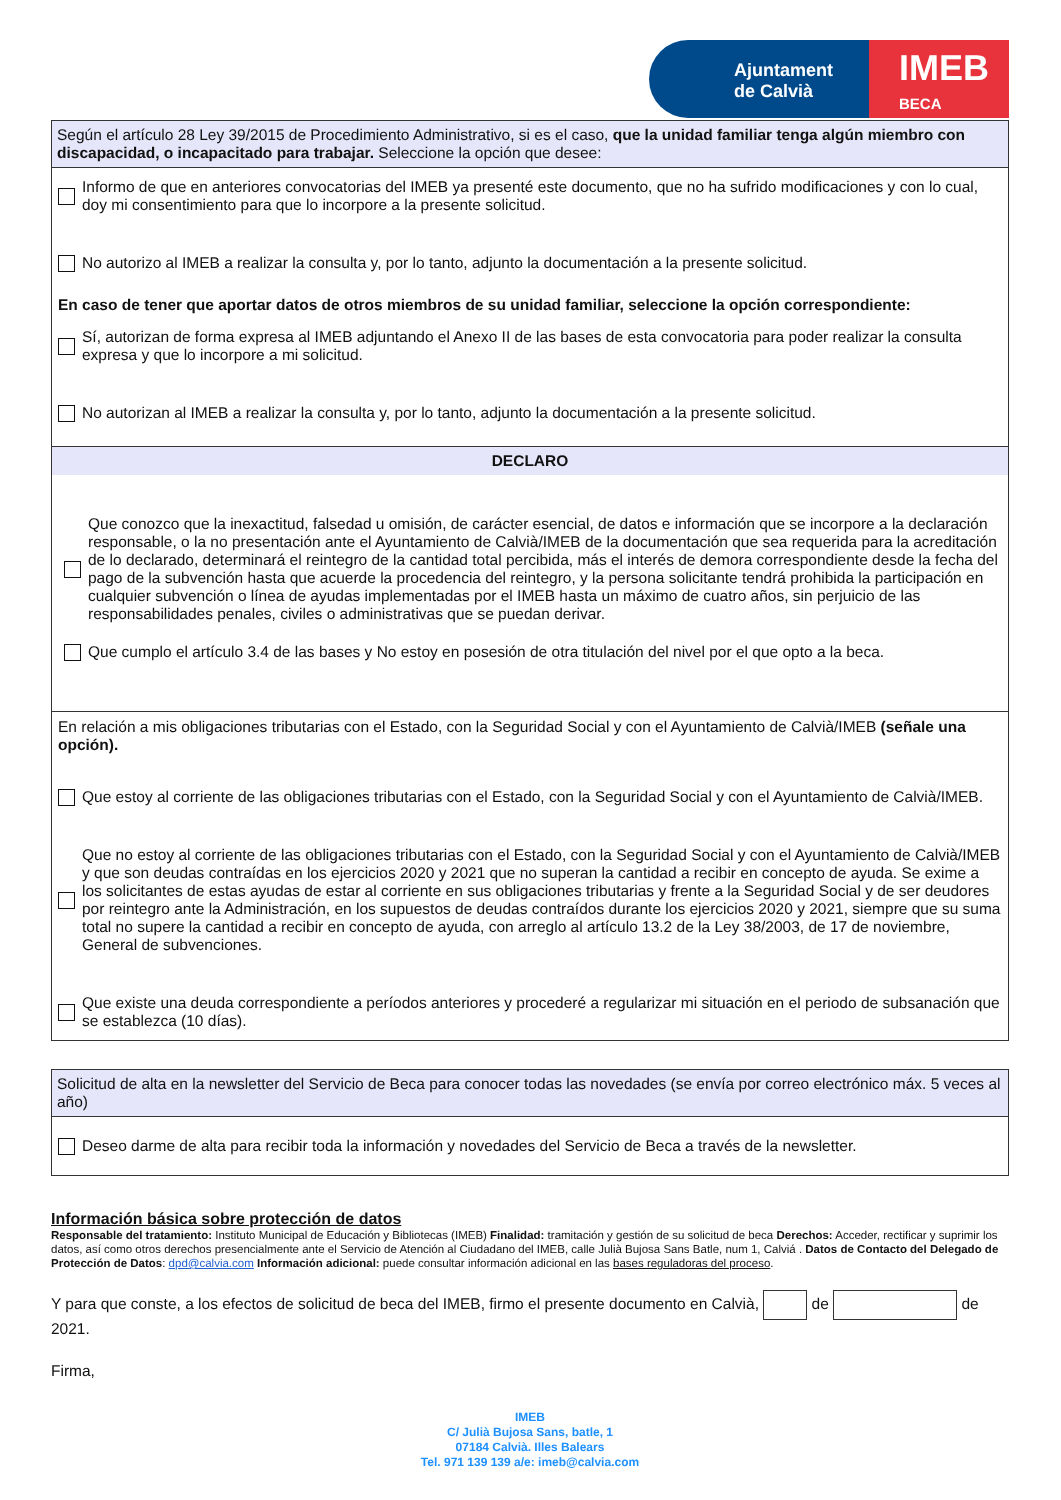Ajuntament
de Calvià
IMEB
BECA
Según el artículo 28 Ley 39/2015 de Procedimiento Administrativo, si es el caso, que la unidad familiar tenga algún miembro con discapacidad, o incapacitado para trabajar. Seleccione la opción que desee:
Informo de que en anteriores convocatorias del IMEB ya presenté este documento, que no ha sufrido modificaciones y con lo cual, doy mi consentimiento para que lo incorpore a la presente solicitud.
No autorizo al IMEB a realizar la consulta y, por lo tanto, adjunto la documentación a la presente solicitud.
En caso de tener que aportar datos de otros miembros de su unidad familiar, seleccione la opción correspondiente:
Sí, autorizan de forma expresa al IMEB adjuntando el Anexo II de las bases de esta convocatoria para poder realizar la consulta expresa y que lo incorpore a mi solicitud.
No autorizan al IMEB a realizar la consulta y, por lo tanto, adjunto la documentación a la presente solicitud.
DECLARO
Que conozco que la inexactitud, falsedad u omisión, de carácter esencial, de datos e información que se incorpore a la declaración responsable, o la no presentación ante el Ayuntamiento de Calvià/IMEB de la documentación que sea requerida para la acreditación de lo declarado, determinará el reintegro de la cantidad total percibida, más el interés de demora correspondiente desde la fecha del pago de la subvención hasta que acuerde la procedencia del reintegro, y la persona solicitante tendrá prohibida la participación en cualquier subvención o línea de ayudas implementadas por el IMEB hasta un máximo de cuatro años, sin perjuicio de las responsabilidades penales, civiles o administrativas que se puedan derivar.
Que cumplo el artículo 3.4 de las bases y No estoy en posesión de otra titulación del nivel por el que opto a la beca.
En relación a mis obligaciones tributarias con el Estado, con la Seguridad Social y con el Ayuntamiento de Calvià/IMEB (señale una opción).
Que estoy al corriente de las obligaciones tributarias con el Estado, con la Seguridad Social y con el Ayuntamiento de Calvià/IMEB.
Que no estoy al corriente de las obligaciones tributarias con el Estado, con la Seguridad Social y con el Ayuntamiento de Calvià/IMEB y que son deudas contraídas en los ejercicios 2020 y 2021 que no superan la cantidad a recibir en concepto de ayuda. Se exime a los solicitantes de estas ayudas de estar al corriente en sus obligaciones tributarias y frente a la Seguridad Social y de ser deudores por reintegro ante la Administración, en los supuestos de deudas contraídos durante los ejercicios 2020 y 2021, siempre que su suma total no supere la cantidad a recibir en concepto de ayuda, con arreglo al artículo 13.2 de la Ley 38/2003, de 17 de noviembre, General de subvenciones.
Que existe una deuda correspondiente a períodos anteriores y procederé a regularizar mi situación en el periodo de subsanación que se establezca (10 días).
Solicitud de alta en la newsletter del Servicio de Beca para conocer todas las novedades (se envía por correo electrónico máx. 5 veces al año)
Deseo darme de alta para recibir toda la información y novedades del Servicio de Beca a través de la newsletter.
Información básica sobre protección de datos
Responsable del tratamiento: Instituto Municipal de Educación y Bibliotecas (IMEB) Finalidad: tramitación y gestión de su solicitud de beca Derechos: Acceder, rectificar y suprimir los datos, así como otros derechos presencialmente ante el Servicio de Atención al Ciudadano del IMEB, calle Julià Bujosa Sans Batle, num 1, Calviá . Datos de Contacto del Delegado de Protección de Datos: dpd@calvia.com Información adicional: puede consultar información adicional en las bases reguladoras del proceso.
Y para que conste, a los efectos de solicitud de beca del IMEB, firmo el presente documento en Calvià, de de 2021.
Firma,
IMEB
C/ Julià Bujosa Sans, batle, 1
07184 Calvià. Illes Balears
Tel. 971 139 139 a/e: imeb@calvia.com